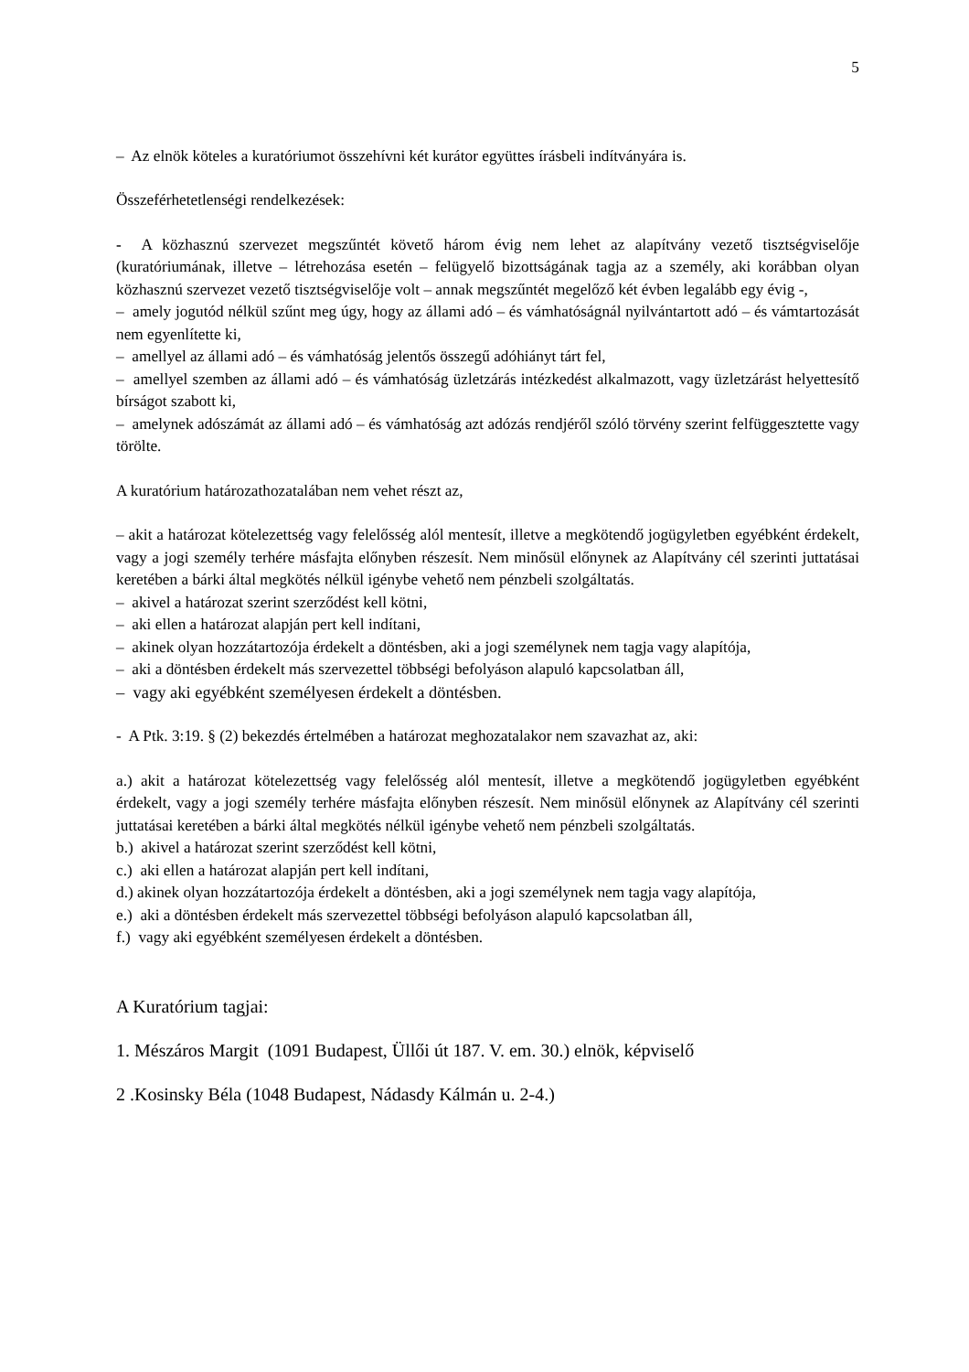5
– Az elnök köteles a kuratóriumot összehívni két kurátor együttes írásbeli indítványára is.
Összeférhetetlenségi rendelkezések:
- A közhasznú szervezet megszűntét követő három évig nem lehet az alapítvány vezető tisztségviselője (kuratóriumának, illetve – létrehozása esetén – felügyelő bizottságának tagja az a személy, aki korábban olyan közhasznú szervezet vezető tisztségviselője volt – annak megszűntét megelőző két évben legalább egy évig -,
– amely jogutód nélkül szűnt meg úgy, hogy az állami adó – és vámhatóságnál nyilvántartott adó – és vámtartozását nem egyenlítette ki,
– amellyel az állami adó – és vámhatóság jelentős összegű adóhiányt tárt fel,
– amellyel szemben az állami adó – és vámhatóság üzletzárás intézkedést alkalmazott, vagy üzletzárást helyettesítő bírságot szabott ki,
– amelynek adószámát az állami adó – és vámhatóság azt adózás rendjéről szóló törvény szerint felfüggesztette vagy törölte.
A kuratórium határozathozatalában nem vehet részt az,
– akit a határozat kötelezettség vagy felelősség alól mentesít, illetve a megkötendő jogügyletben egyébként érdekelt, vagy a jogi személy terhére másfajta előnyben részesít. Nem minősül előnynek az Alapítvány cél szerinti juttatásai keretében a bárki által megkötés nélkül igénybe vehető nem pénzbeli szolgáltatás.
– akivel a határozat szerint szerződést kell kötni,
– aki ellen a határozat alapján pert kell indítani,
– akinek olyan hozzátartozója érdekelt a döntésben, aki a jogi személynek nem tagja vagy alapítója,
– aki a döntésben érdekelt más szervezettel többségi befolyáson alapuló kapcsolatban áll,
– vagy aki egyébként személyesen érdekelt a döntésben.
- A Ptk. 3:19. § (2) bekezdés értelmében a határozat meghozatalakor nem szavazhat az, aki:
a.) akit a határozat kötelezettség vagy felelősség alól mentesít, illetve a megkötendő jogügyletben egyébként érdekelt, vagy a jogi személy terhére másfajta előnyben részesít. Nem minősül előnynek az Alapítvány cél szerinti juttatásai keretében a bárki által megkötés nélkül igénybe vehető nem pénzbeli szolgáltatás.
b.) akivel a határozat szerint szerződést kell kötni,
c.) aki ellen a határozat alapján pert kell indítani,
d.) akinek olyan hozzátartozója érdekelt a döntésben, aki a jogi személynek nem tagja vagy alapítója,
e.) aki a döntésben érdekelt más szervezettel többségi befolyáson alapuló kapcsolatban áll,
f.) vagy aki egyébként személyesen érdekelt a döntésben.
A Kuratórium tagjai:
1. Mészáros Margit (1091 Budapest, Üllői út 187. V. em. 30.) elnök, képviselő
2 .Kosinsky Béla (1048 Budapest, Nádasdy Kálmán u. 2-4.)